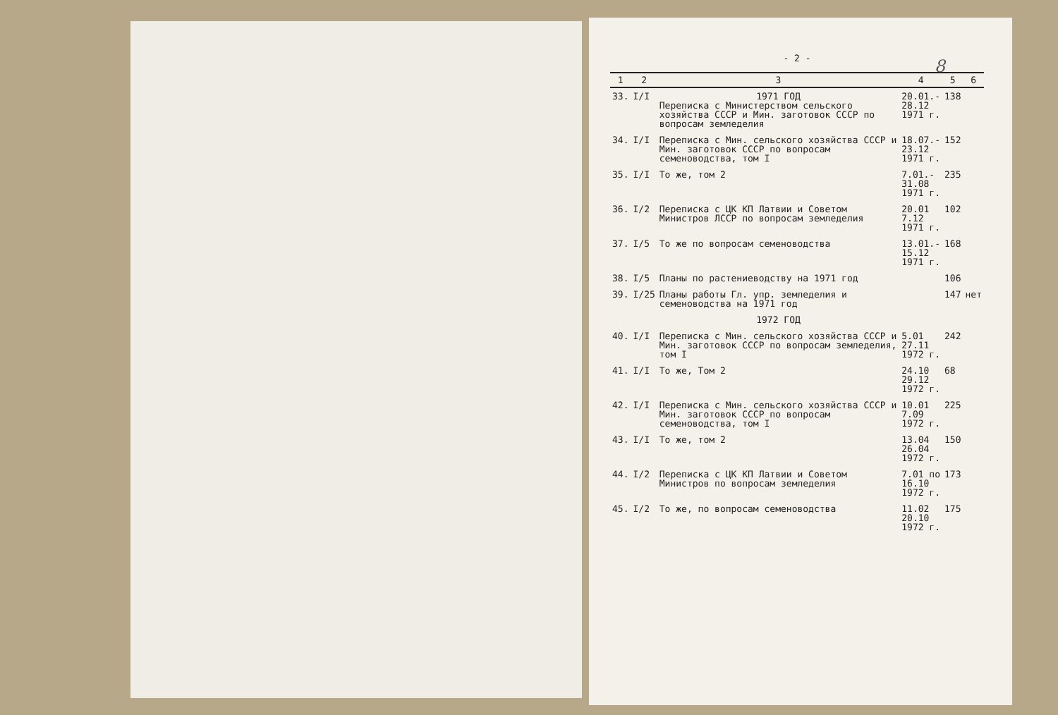8
- 2 -
| 1 | 2 | 3 | 4 | 5 | 6 |
| --- | --- | --- | --- | --- | --- |
| 33. | I/I | 1971 ГОД Переписка с Министерством сельского хозяйства СССР и Мин. заготовок СССР по вопросам земледелия | 20.01.- 28.12 1971 г. | 138 | |
| 34. | I/I | Переписка с Мин. сельского хозяйства СССР и Мин. заготовок СССР по вопросам семеноводства, том I | 18.07.- 23.12 1971 г. | 152 | |
| 35. | I/I | То же, том 2 | 7.01.- 31.08 1971 г. | 235 | |
| 36. | I/2 | Переписка с ЦК КП Латвии и Советом Министров ЛССР по вопросам земледелия | 20.01 7.12 1971 г. | 102 | |
| 37. | I/5 | То же по вопросам семеноводства | 13.01.- 15.12 1971 г. | 168 | |
| 38. | I/5 | Планы по растениеводству на 1971 год | | 106 | |
| 39. | I/25 | Планы работы Гл. упр. земледелия и семеноводства на 1971 год | | 147 | нет |
| | | 1972 ГОД | | | |
| 40. | I/I | Переписка с Мин. сельского хозяйства СССР и Мин. заготовок СССР по вопросам земледелия, том I | 5.01 27.11 1972 г. | 242 | |
| 41. | I/I | То же, Том 2 | 24.10 29.12 1972 г. | 68 | |
| 42. | I/I | Переписка с Мин. сельского хозяйства СССР и Мин. заготовок СССР по вопросам семеноводства, том I | 10.01 7.09 1972 г. | 225 | |
| 43. | I/I | То же, том 2 | 13.04 26.04 1972 г. | 150 | |
| 44. | I/2 | Переписка с ЦК КП Латвии и Советом Министров по вопросам земледелия | 7.01 по 16.10 1972 г. | 173 | |
| 45. | I/2 | То же, по вопросам семеноводства | 11.02 20.10 1972 г. | 175 | |